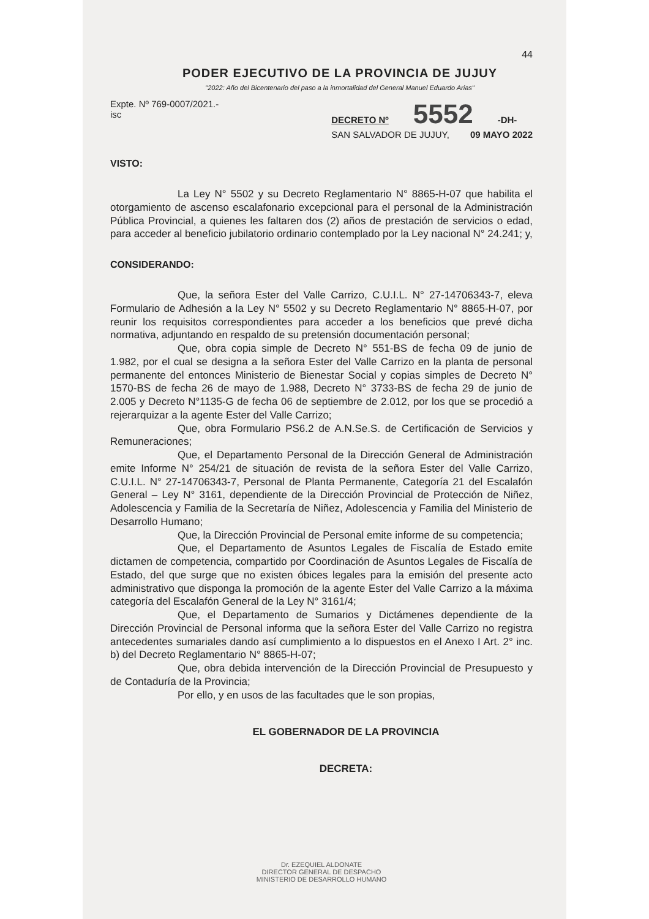44
PODER EJECUTIVO DE LA PROVINCIA DE JUJUY
"2022: Año del Bicentenario del paso a la inmortalidad del General Manuel Eduardo Arias"
Expte. Nº 769-0007/2021.-
isc
DECRETO Nº 5552 -DH-
SAN SALVADOR DE JUJUY, 09 MAYO 2022
VISTO:
La Ley N° 5502 y su Decreto Reglamentario N° 8865-H-07 que habilita el otorgamiento de ascenso escalafonario excepcional para el personal de la Administración Pública Provincial, a quienes les faltaren dos (2) años de prestación de servicios o edad, para acceder al beneficio jubilatorio ordinario contemplado por la Ley nacional N° 24.241; y,
CONSIDERANDO:
Que, la señora Ester del Valle Carrizo, C.U.I.L. N° 27-14706343-7, eleva Formulario de Adhesión a la Ley N° 5502 y su Decreto Reglamentario N° 8865-H-07, por reunir los requisitos correspondientes para acceder a los beneficios que prevé dicha normativa, adjuntando en respaldo de su pretensión documentación personal;
Que, obra copia simple de Decreto N° 551-BS de fecha 09 de junio de 1.982, por el cual se designa a la señora Ester del Valle Carrizo en la planta de personal permanente del entonces Ministerio de Bienestar Social y copias simples de Decreto N° 1570-BS de fecha 26 de mayo de 1.988, Decreto N° 3733-BS de fecha 29 de junio de 2.005 y Decreto N°1135-G de fecha 06 de septiembre de 2.012, por los que se procedió a rejerarquizar a la agente Ester del Valle Carrizo;
Que, obra Formulario PS6.2 de A.N.Se.S. de Certificación de Servicios y Remuneraciones;
Que, el Departamento Personal de la Dirección General de Administración emite Informe N° 254/21 de situación de revista de la señora Ester del Valle Carrizo, C.U.I.L. N° 27-14706343-7, Personal de Planta Permanente, Categoría 21 del Escalafón General – Ley N° 3161, dependiente de la Dirección Provincial de Protección de Niñez, Adolescencia y Familia de la Secretaría de Niñez, Adolescencia y Familia del Ministerio de Desarrollo Humano;
Que, la Dirección Provincial de Personal emite informe de su competencia;
Que, el Departamento de Asuntos Legales de Fiscalía de Estado emite dictamen de competencia, compartido por Coordinación de Asuntos Legales de Fiscalía de Estado, del que surge que no existen óbices legales para la emisión del presente acto administrativo que disponga la promoción de la agente Ester del Valle Carrizo a la máxima categoría del Escalafón General de la Ley N° 3161/4;
Que, el Departamento de Sumarios y Dictámenes dependiente de la Dirección Provincial de Personal informa que la señora Ester del Valle Carrizo no registra antecedentes sumariales dando así cumplimiento a lo dispuestos en el Anexo I Art. 2° inc. b) del Decreto Reglamentario N° 8865-H-07;
Que, obra debida intervención de la Dirección Provincial de Presupuesto y de Contaduría de la Provincia;
Por ello, y en usos de las facultades que le son propias,
EL GOBERNADOR DE LA PROVINCIA
DECRETA:
Dr. EZEQUIEL ALDONATE
DIRECTOR GENERAL DE DESPACHO
MINISTERIO DE DESARROLLO HUMANO